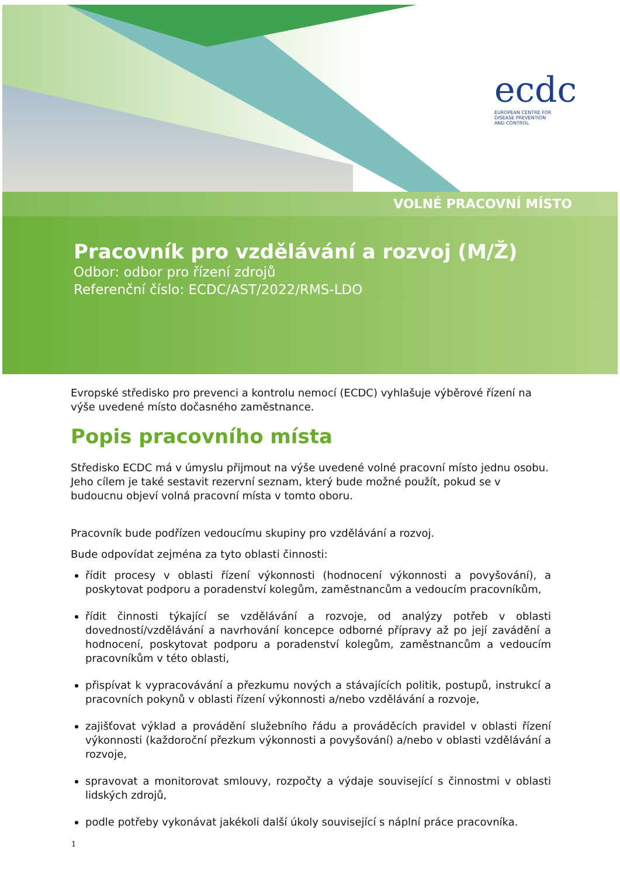ecdc
EUROPEAN CENTRE FOR
DISEASE PREVENTION
AND CONTROL
VOLNÉ PRACOVNÍ MÍSTO
Pracovník pro vzdělávání a rozvoj (M/Ž)
Odbor: odbor pro řízení zdrojů
Referenční číslo: ECDC/AST/2022/RMS-LDO
Evropské středisko pro prevenci a kontrolu nemocí (ECDC) vyhlašuje výběrové řízení na výše uvedené místo dočasného zaměstnance.
Popis pracovního místa
Středisko ECDC má v úmyslu přijmout na výše uvedené volné pracovní místo jednu osobu. Jeho cílem je také sestavit rezervní seznam, který bude možné použít, pokud se v budoucnu objeví volná pracovní místa v tomto oboru.
Pracovník bude podřízen vedoucímu skupiny pro vzdělávání a rozvoj.
Bude odpovídat zejména za tyto oblasti činnosti:
řídit procesy v oblasti řízení výkonnosti (hodnocení výkonnosti a povyšování), a poskytovat podporu a poradenství kolegům, zaměstnancům a vedoucím pracovníkům,
řídit činnosti týkající se vzdělávání a rozvoje, od analýzy potřeb v oblasti dovedností/vzdělávání a navrhování koncepce odborné přípravy až po její zavádění a hodnocení, poskytovat podporu a poradenství kolegům, zaměstnancům a vedoucím pracovníkům v této oblasti,
přispívat k vypracovávání a přezkumu nových a stávajících politik, postupů, instrukcí a pracovních pokynů v oblasti řízení výkonnosti a/nebo vzdělávání a rozvoje,
zajišťovat výklad a provádění služebního řádu a prováděcích pravidel v oblasti řízení výkonnosti (každoroční přezkum výkonnosti a povyšování) a/nebo v oblasti vzdělávání a rozvoje,
spravovat a monitorovat smlouvy, rozpočty a výdaje související s činnostmi v oblasti lidských zdrojů,
podle potřeby vykonávat jakékoli další úkoly související s náplní práce pracovníka.
1